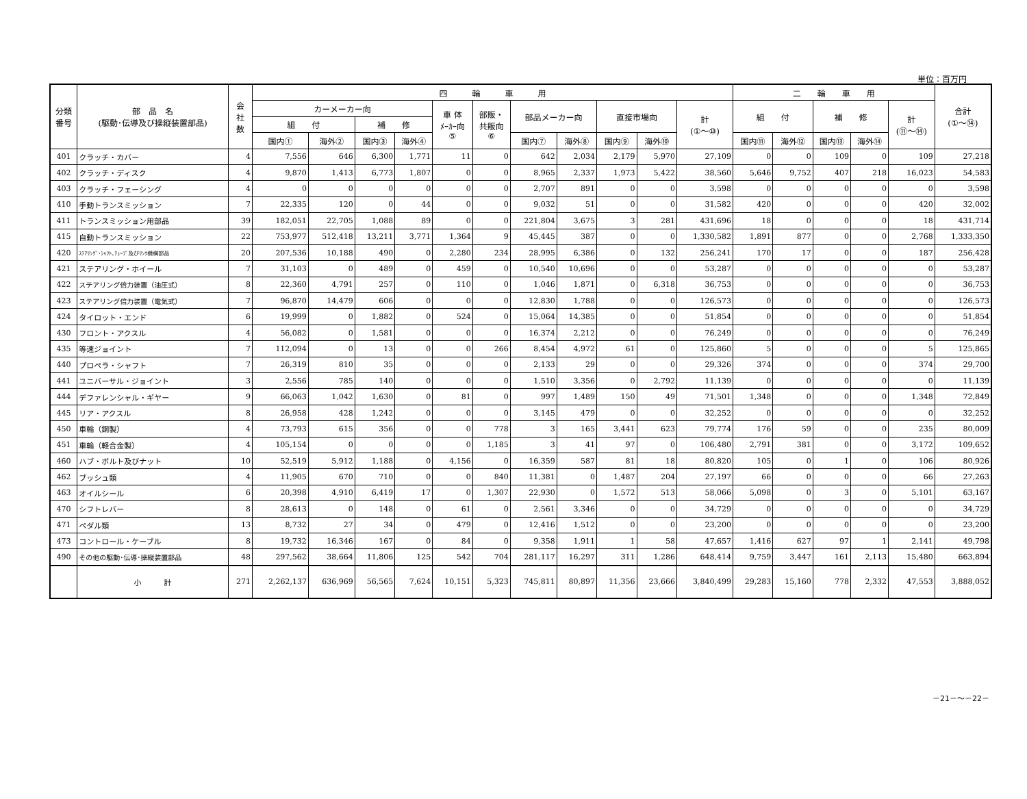単位：百万円
| 分類 番号 | 部 品 名 (駆動･伝導及び操縦装置部品) | 会 社 数 | 四 輪 車 用 | | | | | | | | | | | 二 輪 車 用 | | | | | 合計 (①～⑭) |
| --- | --- | --- | --- | --- | --- | --- | --- | --- | --- | --- | --- | --- | --- | --- | --- | --- | --- | --- | --- |
| | | | カーメーカー向 | | | | 車 体 ﾒｰｶｰ向 ⑤ | 部販・ 共販向 ⑥ | 部品メーカー向 | | 直接市場向 | | 計 (①～⑩) | 組 付 | | 補 修 | | 計 (⑪～⑭) | |
| | | | 組 付 | | 補 修 | | | | | | | | | | | | | | |
| | | | 国内① | 海外② | 国内③ | 海外④ | | | 国内⑦ | 海外⑧ | 国内⑨ | 海外⑩ | | 国内⑪ | 海外⑫ | 国内⑬ | 海外⑭ | | |
| 401 | クラッチ・カバー | 4 | 7,556 | 646 | 6,300 | 1,771 | 11 | 0 | 642 | 2,034 | 2,179 | 5,970 | 27,109 | 0 | 0 | 109 | 0 | 109 | 27,218 |
| 402 | クラッチ・ディスク | 4 | 9,870 | 1,413 | 6,773 | 1,807 | 0 | 0 | 8,965 | 2,337 | 1,973 | 5,422 | 38,560 | 5,646 | 9,752 | 407 | 218 | 16,023 | 54,583 |
| 403 | クラッチ・フェーシング | 4 | 0 | 0 | 0 | 0 | 0 | 0 | 2,707 | 891 | 0 | 0 | 3,598 | 0 | 0 | 0 | 0 | 0 | 3,598 |
| 410 | 手動トランスミッション | 7 | 22,335 | 120 | 0 | 44 | 0 | 0 | 9,032 | 51 | 0 | 0 | 31,582 | 420 | 0 | 0 | 0 | 420 | 32,002 |
| 411 | トランスミッション用部品 | 39 | 182,051 | 22,705 | 1,088 | 89 | 0 | 0 | 221,804 | 3,675 | 3 | 281 | 431,696 | 18 | 0 | 0 | 0 | 18 | 431,714 |
| 415 | 自動トランスミッション | 22 | 753,977 | 512,418 | 13,211 | 3,771 | 1,364 | 9 | 45,445 | 387 | 0 | 0 | 1,330,582 | 1,891 | 877 | 0 | 0 | 2,768 | 1,333,350 |
| 420 | ｽﾃｱﾘﾝｸﾞ･ｼｬﾌﾄ､ﾁｭｰﾌﾞ及びﾘﾝｸ機構部品 | 20 | 207,536 | 10,188 | 490 | 0 | 2,280 | 234 | 28,995 | 6,386 | 0 | 132 | 256,241 | 170 | 17 | 0 | 0 | 187 | 256,428 |
| 421 | ステアリング・ホイール | 7 | 31,103 | 0 | 489 | 0 | 459 | 0 | 10,540 | 10,696 | 0 | 0 | 53,287 | 0 | 0 | 0 | 0 | 0 | 53,287 |
| 422 | ステアリング倍力装置（油圧式） | 8 | 22,360 | 4,791 | 257 | 0 | 110 | 0 | 1,046 | 1,871 | 0 | 6,318 | 36,753 | 0 | 0 | 0 | 0 | 0 | 36,753 |
| 423 | ステアリング倍力装置（電気式） | 7 | 96,870 | 14,479 | 606 | 0 | 0 | 0 | 12,830 | 1,788 | 0 | 0 | 126,573 | 0 | 0 | 0 | 0 | 0 | 126,573 |
| 424 | タイロット・エンド | 6 | 19,999 | 0 | 1,882 | 0 | 524 | 0 | 15,064 | 14,385 | 0 | 0 | 51,854 | 0 | 0 | 0 | 0 | 0 | 51,854 |
| 430 | フロント・アクスル | 4 | 56,082 | 0 | 1,581 | 0 | 0 | 0 | 16,374 | 2,212 | 0 | 0 | 76,249 | 0 | 0 | 0 | 0 | 0 | 76,249 |
| 435 | 等速ジョイント | 7 | 112,094 | 0 | 13 | 0 | 0 | 266 | 8,454 | 4,972 | 61 | 0 | 125,860 | 5 | 0 | 0 | 0 | 5 | 125,865 |
| 440 | プロペラ・シャフト | 7 | 26,319 | 810 | 35 | 0 | 0 | 0 | 2,133 | 29 | 0 | 0 | 29,326 | 374 | 0 | 0 | 0 | 374 | 29,700 |
| 441 | ユニバーサル・ジョイント | 3 | 2,556 | 785 | 140 | 0 | 0 | 0 | 1,510 | 3,356 | 0 | 2,792 | 11,139 | 0 | 0 | 0 | 0 | 0 | 11,139 |
| 444 | デファレンシャル・ギヤー | 9 | 66,063 | 1,042 | 1,630 | 0 | 81 | 0 | 997 | 1,489 | 150 | 49 | 71,501 | 1,348 | 0 | 0 | 0 | 1,348 | 72,849 |
| 445 | リア・アクスル | 8 | 26,958 | 428 | 1,242 | 0 | 0 | 0 | 3,145 | 479 | 0 | 0 | 32,252 | 0 | 0 | 0 | 0 | 0 | 32,252 |
| 450 | 車輪（鋼製） | 4 | 73,793 | 615 | 356 | 0 | 0 | 778 | 3 | 165 | 3,441 | 623 | 79,774 | 176 | 59 | 0 | 0 | 235 | 80,009 |
| 451 | 車輪（軽合金製） | 4 | 105,154 | 0 | 0 | 0 | 0 | 1,185 | 3 | 41 | 97 | 0 | 106,480 | 2,791 | 381 | 0 | 0 | 3,172 | 109,652 |
| 460 | ハブ・ボルト及びナット | 10 | 52,519 | 5,912 | 1,188 | 0 | 4,156 | 0 | 16,359 | 587 | 81 | 18 | 80,820 | 105 | 0 | 1 | 0 | 106 | 80,926 |
| 462 | ブッシュ類 | 4 | 11,905 | 670 | 710 | 0 | 0 | 840 | 11,381 | 0 | 1,487 | 204 | 27,197 | 66 | 0 | 0 | 0 | 66 | 27,263 |
| 463 | オイルシール | 6 | 20,398 | 4,910 | 6,419 | 17 | 0 | 1,307 | 22,930 | 0 | 1,572 | 513 | 58,066 | 5,098 | 0 | 3 | 0 | 5,101 | 63,167 |
| 470 | シフトレバー | 8 | 28,613 | 0 | 148 | 0 | 61 | 0 | 2,561 | 3,346 | 0 | 0 | 34,729 | 0 | 0 | 0 | 0 | 0 | 34,729 |
| 471 | ペダル類 | 13 | 8,732 | 27 | 34 | 0 | 479 | 0 | 12,416 | 1,512 | 0 | 0 | 23,200 | 0 | 0 | 0 | 0 | 0 | 23,200 |
| 473 | コントロール・ケーブル | 8 | 19,732 | 16,346 | 167 | 0 | 84 | 0 | 9,358 | 1,911 | 1 | 58 | 47,657 | 1,416 | 627 | 97 | 1 | 2,141 | 49,798 |
| 490 | その他の駆動･伝導･操縦装置部品 | 48 | 297,562 | 38,664 | 11,806 | 125 | 542 | 704 | 281,117 | 16,297 | 311 | 1,286 | 648,414 | 9,759 | 3,447 | 161 | 2,113 | 15,480 | 663,894 |
| | 小 計 | 271 | 2,262,137 | 636,969 | 56,565 | 7,624 | 10,151 | 5,323 | 745,811 | 80,897 | 11,356 | 23,666 | 3,840,499 | 29,283 | 15,160 | 778 | 2,332 | 47,553 | 3,888,052 |
－21－～－22－